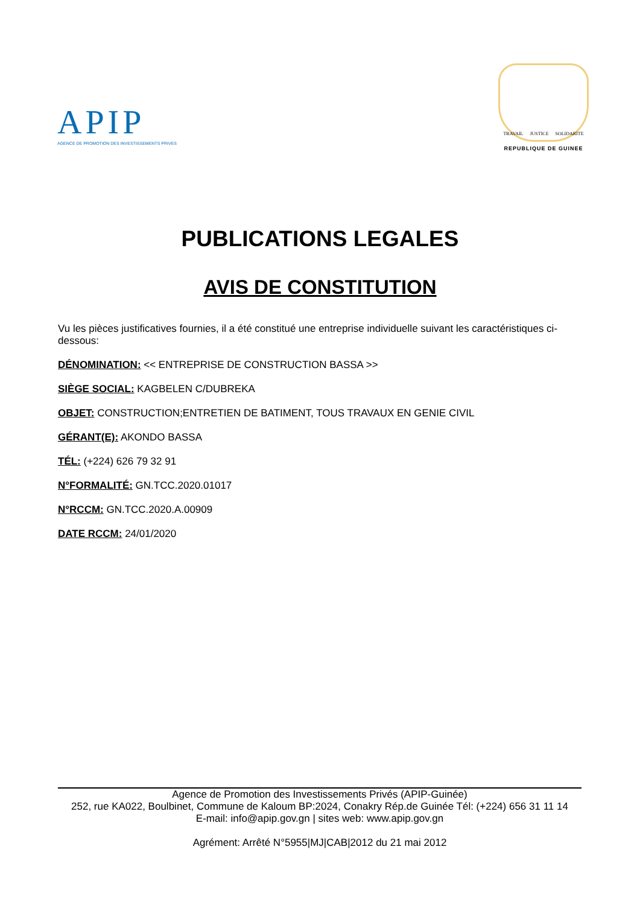APIP
AGENCE DE PROMOTION DES INVESTISSEMENTS PRIVES
TRAVAIL JUSTICE SOLIDARITE
REPUBLIQUE DE GUINEE
PUBLICATIONS LEGALES
AVIS DE CONSTITUTION
Vu les pièces justificatives fournies, il a été constitué une entreprise individuelle suivant les caractéristiques ci-dessous:
DÉNOMINATION: << ENTREPRISE DE CONSTRUCTION BASSA >>
SIÈGE SOCIAL: KAGBELEN C/DUBREKA
OBJET: CONSTRUCTION;ENTRETIEN DE BATIMENT, TOUS TRAVAUX EN GENIE CIVIL
GÉRANT(E): AKONDO BASSA
TÉL: (+224) 626 79 32 91
N°FORMALITÉ: GN.TCC.2020.01017
N°RCCM: GN.TCC.2020.A.00909
DATE RCCM: 24/01/2020
Agence de Promotion des Investissements Privés (APIP-Guinée)
252, rue KA022, Boulbinet, Commune de Kaloum BP:2024, Conakry Rép.de Guinée Tél: (+224) 656 31 11 14
E-mail: info@apip.gov.gn | sites web: www.apip.gov.gn
Agrément: Arrêté N°5955|MJ|CAB|2012 du 21 mai 2012